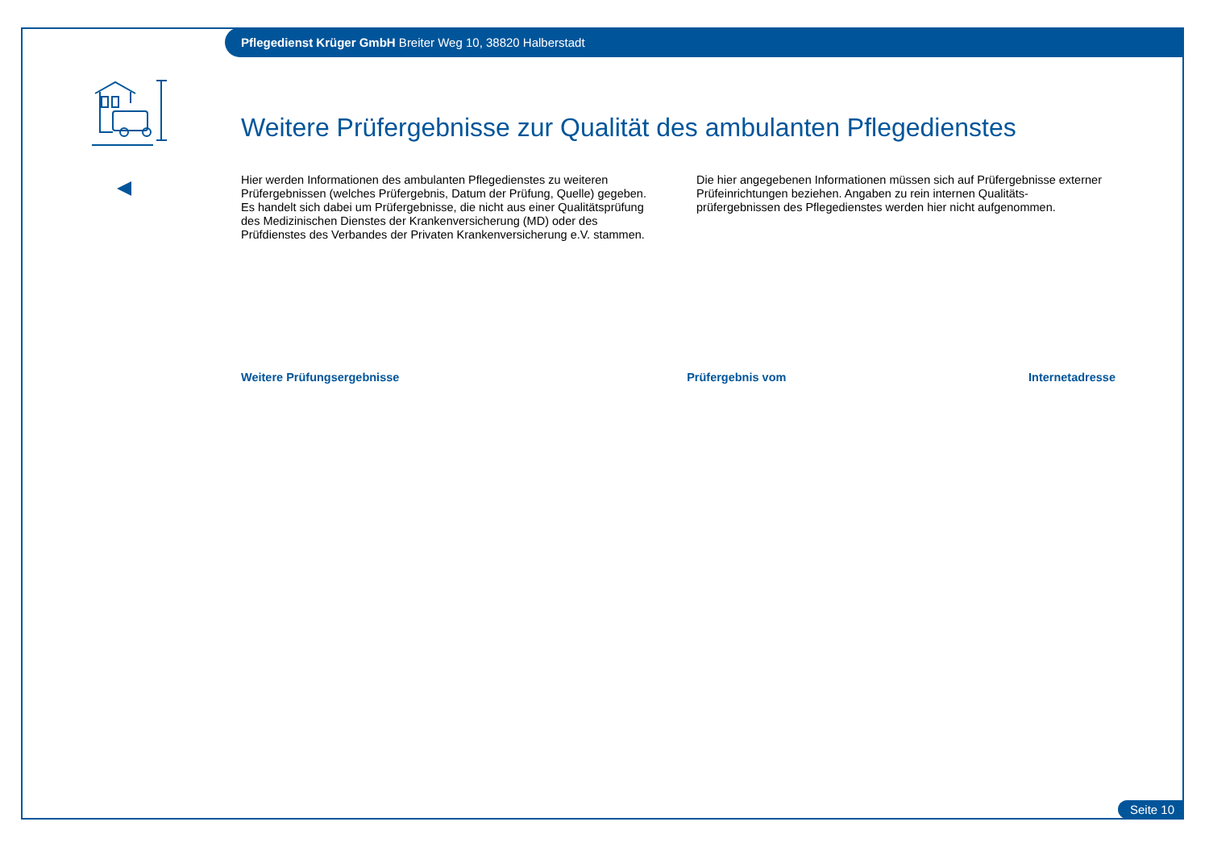Pflegedienst Krüger GmbH Breiter Weg 10, 38820 Halberstadt
Weitere Prüfergebnisse zur Qualität des ambulanten Pflegedienstes
Hier werden Informationen des ambulanten Pflegedienstes zu weiteren Prüfergebnissen (welches Prüfergebnis, Datum der Prüfung, Quelle) gegeben. Es handelt sich dabei um Prüfergebnisse, die nicht aus einer Qualitätsprüfung des Medizinischen Dienstes der Krankenversicherung (MD) oder des Prüfdienstes des Verbandes der Privaten Krankenversicherung e.V. stammen.
Die hier angegebenen Informationen müssen sich auf Prüfergebnisse externer Prüfeinrichtungen beziehen. Angaben zu rein internen Qualitäts-prüfergebnissen des Pflegedienstes werden hier nicht aufgenommen.
| Weitere Prüfungsergebnisse | Prüfergebnis vom | Internetadresse |
| --- | --- | --- |
Seite 10